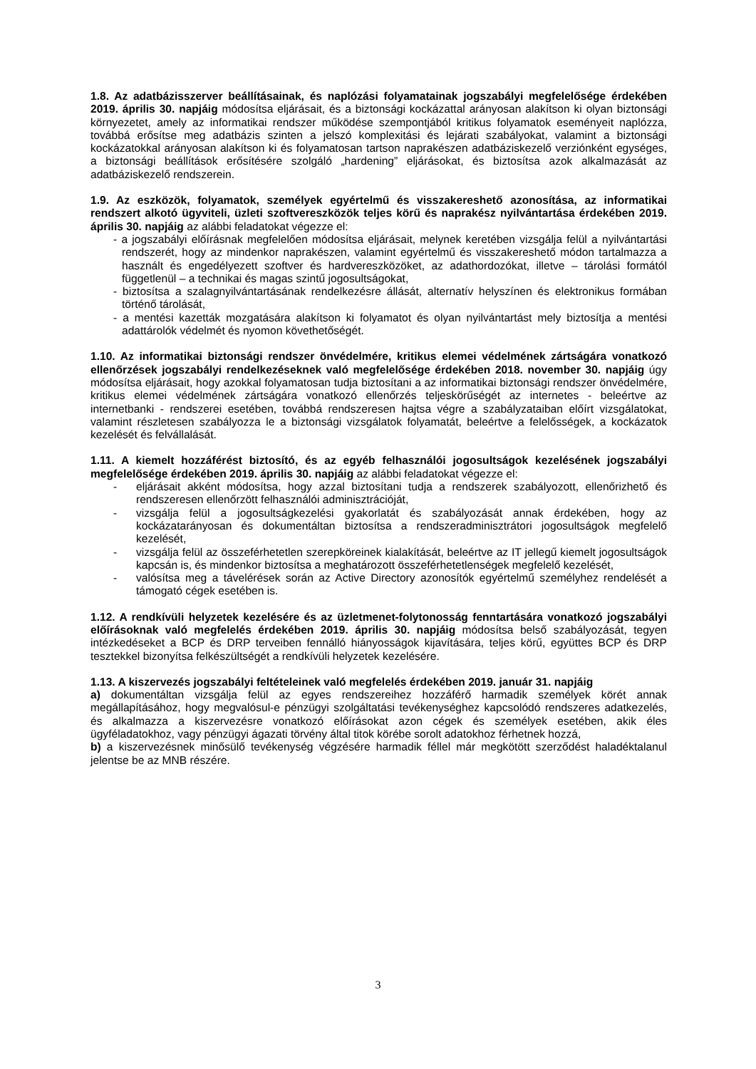1.8. Az adatbázisszerver beállításainak, és naplózási folyamatainak jogszabályi megfelelősége érdekében 2019. április 30. napjáig módosítsa eljárásait, és a biztonsági kockázattal arányosan alakítson ki olyan biztonsági környezetet, amely az informatikai rendszer működése szempontjából kritikus folyamatok eseményeit naplózza, továbbá erősítse meg adatbázis szinten a jelszó komplexitási és lejárati szabályokat, valamint a biztonsági kockázatokkal arányosan alakítson ki és folyamatosan tartson naprakészen adatbáziskezelő verziónként egységes, a biztonsági beállítások erősítésére szolgáló „hardening” eljárásokat, és biztosítsa azok alkalmazását az adatbáziskezelő rendszerein.
1.9. Az eszközök, folyamatok, személyek egyértelmű és visszakereshető azonosítása, az informatikai rendszert alkotó ügyviteli, üzleti szoftvereszközök teljes körű és naprakész nyilvántartása érdekében 2019. április 30. napjáig az alábbi feladatokat végezze el:
- a jogszabályi előírásnak megfelelően módosítsa eljárásait, melynek keretében vizsgálja felül a nyilvántartási rendszerét, hogy az mindenkor naprakészen, valamint egyértelmű és visszakereshető módon tartalmazza a használt és engedélyezett szoftver és hardvereszközöket, az adathordozókat, illetve – tárolási formától függetlenül – a technikai és magas szintű jogosultságokat,
- biztosítsa a szalagnyilvántartásának rendelkezésre állását, alternatív helyszínen és elektronikus formában történő tárolását,
- a mentési kazetták mozgatására alakítson ki folyamatot és olyan nyilvántartást mely biztosítja a mentési adattárolók védelmét és nyomon követhetőségét.
1.10. Az informatikai biztonsági rendszer önvédelmére, kritikus elemei védelmének zártságára vonatkozó ellenőrzések jogszabályi rendelkezéseknek való megfelelősége érdekében 2018. november 30. napjáig úgy módosítsa eljárásait, hogy azokkal folyamatosan tudja biztosítani a az informatikai biztonsági rendszer önvédelmére, kritikus elemei védelmének zártságára vonatkozó ellenőrzés teljeskörűségét az internetes - beleértve az internetbanki - rendszerei esetében, továbbá rendszeresen hajtsa végre a szabályzataiban előírt vizsgálatokat, valamint részletesen szabályozza le a biztonsági vizsgálatok folyamatát, beleértve a felelősségek, a kockázatok kezelését és felvállalását.
1.11. A kiemelt hozzáférést biztosító, és az egyéb felhasználói jogosultságok kezelésének jogszabályi megfelelősége érdekében 2019. április 30. napjáig az alábbi feladatokat végezze el:
- eljárásait akként módosítsa, hogy azzal biztosítani tudja a rendszerek szabályozott, ellenőrizhető és rendszeresen ellenőrzött felhasználói adminisztrációját,
- vizsgálja felül a jogosultságkezelési gyakorlatát és szabályozását annak érdekében, hogy az kockázatarányosan és dokumentáltan biztosítsa a rendszeradminisztrátori jogosultságok megfelelő kezelését,
- vizsgálja felül az összeférhetetlen szerepköreinek kialakítását, beleértve az IT jellegű kiemelt jogosultságok kapcsán is, és mindenkor biztosítsa a meghatározott összeférhetetlenségek megfelelő kezelését,
- valósítsa meg a távelérések során az Active Directory azonosítók egyértelmű személyhez rendelését a támogató cégek esetében is.
1.12. A rendkívüli helyzetek kezelésére és az üzletmenet-folytonosság fenntartására vonatkozó jogszabályi előírásoknak való megfelelés érdekében 2019. április 30. napjáig módosítsa belső szabályozását, tegyen intézkedéseket a BCP és DRP terveiben fennálló hiányosságok kijavítására, teljes körű, együttes BCP és DRP tesztekkel bizonyítsa felkészültségét a rendkívüli helyzetek kezelésére.
1.13. A kiszervezés jogszabályi feltételeinek való megfelelés érdekében 2019. január 31. napjáig
a) dokumentáltan vizsgálja felül az egyes rendszereihez hozzáférő harmadik személyek körét annak megállapításához, hogy megvalósul-e pénzügyi szolgáltatási tevékenységhez kapcsolódó rendszeres adatkezelés, és alkalmazza a kiszervezésre vonatkozó előírásokat azon cégek és személyek esetében, akik éles ügyféladatokhoz, vagy pénzügyi ágazati törvény által titok körébe sorolt adatokhoz férhetnek hozzá,
b) a kiszervezésnek minősülő tevékenység végzésére harmadik féllel már megkötött szerződést haladéktalanul jelentse be az MNB részére.
3